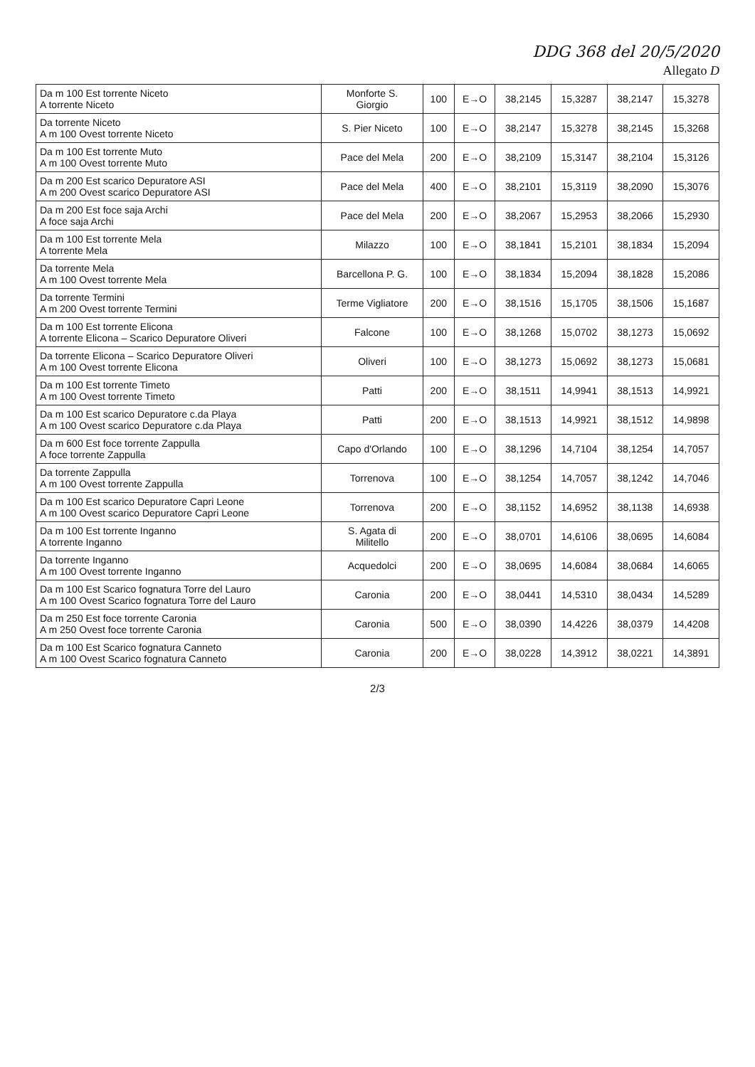DDG 368 del 20/5/2020
Allegato D
| Da m 100 Est torrente Niceto A torrente Niceto | Monforte S. Giorgio | 100 | E→O | 38,2145 | 15,3287 | 38,2147 | 15,3278 |
| Da torrente Niceto A m 100 Ovest torrente Niceto | S. Pier Niceto | 100 | E→O | 38,2147 | 15,3278 | 38,2145 | 15,3268 |
| Da m 100 Est torrente Muto A m 100 Ovest torrente Muto | Pace del Mela | 200 | E→O | 38,2109 | 15,3147 | 38,2104 | 15,3126 |
| Da m 200 Est scarico Depuratore ASI A m 200 Ovest scarico Depuratore ASI | Pace del Mela | 400 | E→O | 38,2101 | 15,3119 | 38,2090 | 15,3076 |
| Da m 200 Est foce saja Archi A foce saja Archi | Pace del Mela | 200 | E→O | 38,2067 | 15,2953 | 38,2066 | 15,2930 |
| Da m 100 Est torrente Mela A torrente Mela | Milazzo | 100 | E→O | 38,1841 | 15,2101 | 38,1834 | 15,2094 |
| Da torrente Mela A m 100 Ovest torrente Mela | Barcellona P. G. | 100 | E→O | 38,1834 | 15,2094 | 38,1828 | 15,2086 |
| Da torrente Termini A m 200 Ovest torrente Termini | Terme Vigliatore | 200 | E→O | 38,1516 | 15,1705 | 38,1506 | 15,1687 |
| Da m 100 Est torrente Elicona A torrente Elicona – Scarico Depuratore Oliveri | Falcone | 100 | E→O | 38,1268 | 15,0702 | 38,1273 | 15,0692 |
| Da torrente Elicona – Scarico Depuratore Oliveri A m 100 Ovest torrente Elicona | Oliveri | 100 | E→O | 38,1273 | 15,0692 | 38,1273 | 15,0681 |
| Da m 100 Est torrente Timeto A m 100 Ovest torrente Timeto | Patti | 200 | E→O | 38,1511 | 14,9941 | 38,1513 | 14,9921 |
| Da m 100 Est scarico Depuratore c.da Playa A m 100 Ovest scarico Depuratore c.da Playa | Patti | 200 | E→O | 38,1513 | 14,9921 | 38,1512 | 14,9898 |
| Da m 600 Est foce torrente Zappulla A foce torrente Zappulla | Capo d'Orlando | 100 | E→O | 38,1296 | 14,7104 | 38,1254 | 14,7057 |
| Da torrente Zappulla A m 100 Ovest torrente Zappulla | Torrenova | 100 | E→O | 38,1254 | 14,7057 | 38,1242 | 14,7046 |
| Da m 100 Est scarico Depuratore Capri Leone A m 100 Ovest scarico Depuratore Capri Leone | Torrenova | 200 | E→O | 38,1152 | 14,6952 | 38,1138 | 14,6938 |
| Da m 100 Est torrente Inganno A torrente Inganno | S. Agata di Militello | 200 | E→O | 38,0701 | 14,6106 | 38,0695 | 14,6084 |
| Da torrente Inganno A m 100 Ovest torrente Inganno | Acquedolci | 200 | E→O | 38,0695 | 14,6084 | 38,0684 | 14,6065 |
| Da m 100 Est Scarico fognatura Torre del Lauro A m 100 Ovest Scarico fognatura Torre del Lauro | Caronia | 200 | E→O | 38,0441 | 14,5310 | 38,0434 | 14,5289 |
| Da m 250 Est foce torrente Caronia A m 250 Ovest foce torrente Caronia | Caronia | 500 | E→O | 38,0390 | 14,4226 | 38,0379 | 14,4208 |
| Da m 100 Est Scarico fognatura Canneto A m 100 Ovest Scarico fognatura Canneto | Caronia | 200 | E→O | 38,0228 | 14,3912 | 38,0221 | 14,3891 |
2/3